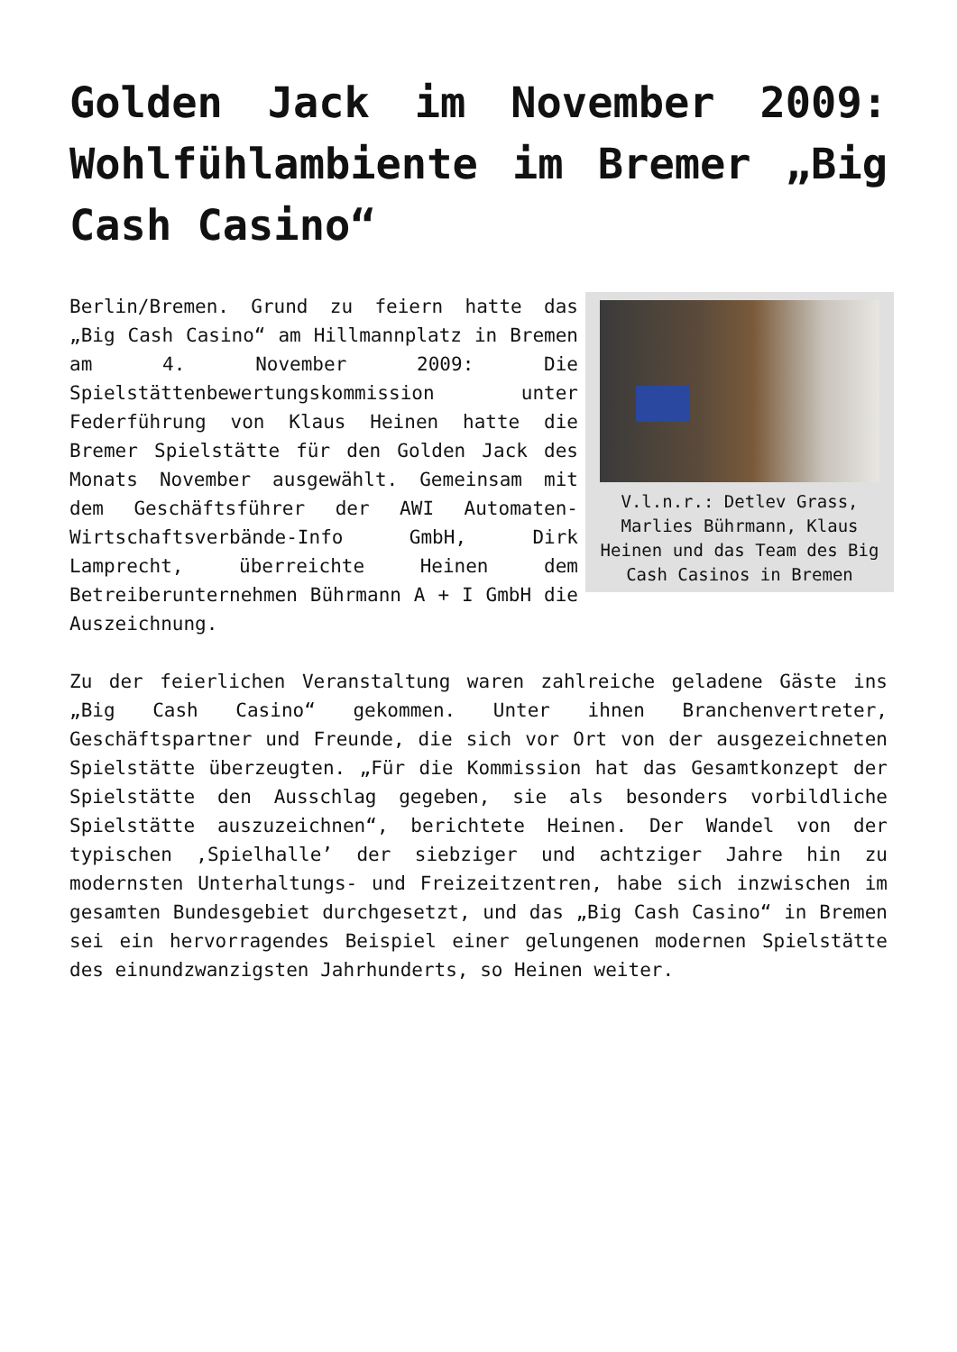Golden Jack im November 2009: Wohlfühlambiente im Bremer „Big Cash Casino“
V.l.n.r.: Detlev Grass, Marlies Bührmann, Klaus Heinen und das Team des Big Cash Casinos in Bremen
Berlin/Bremen. Grund zu feiern hatte das „Big Cash Casino“ am Hillmannplatz in Bremen am 4. November 2009: Die Spielstättenbewertungskommission unter Federführung von Klaus Heinen hatte die Bremer Spielstätte für den Golden Jack des Monats November ausgewählt. Gemeinsam mit dem Geschäftsführer der AWI Automaten-Wirtschaftsverbände-Info GmbH, Dirk Lamprecht, überreichte Heinen dem Betreiberunternehmen Bührmann A + I GmbH die Auszeichnung.
Zu der feierlichen Veranstaltung waren zahlreiche geladene Gäste ins „Big Cash Casino“ gekommen. Unter ihnen Branchenvertreter, Geschäftspartner und Freunde, die sich vor Ort von der ausgezeichneten Spielstätte überzeugten. „Für die Kommission hat das Gesamtkonzept der Spielstätte den Ausschlag gegeben, sie als besonders vorbildliche Spielstätte auszuzeichnen“, berichtete Heinen. Der Wandel von der typischen ‚Spielhalle’ der siebziger und achtziger Jahre hin zu modernsten Unterhaltungs- und Freizeitzentren, habe sich inzwischen im gesamten Bundesgebiet durchgesetzt, und das „Big Cash Casino“ in Bremen sei ein hervorragendes Beispiel einer gelungenen modernen Spielstätte des einundzwanzigsten Jahrhunderts, so Heinen weiter.